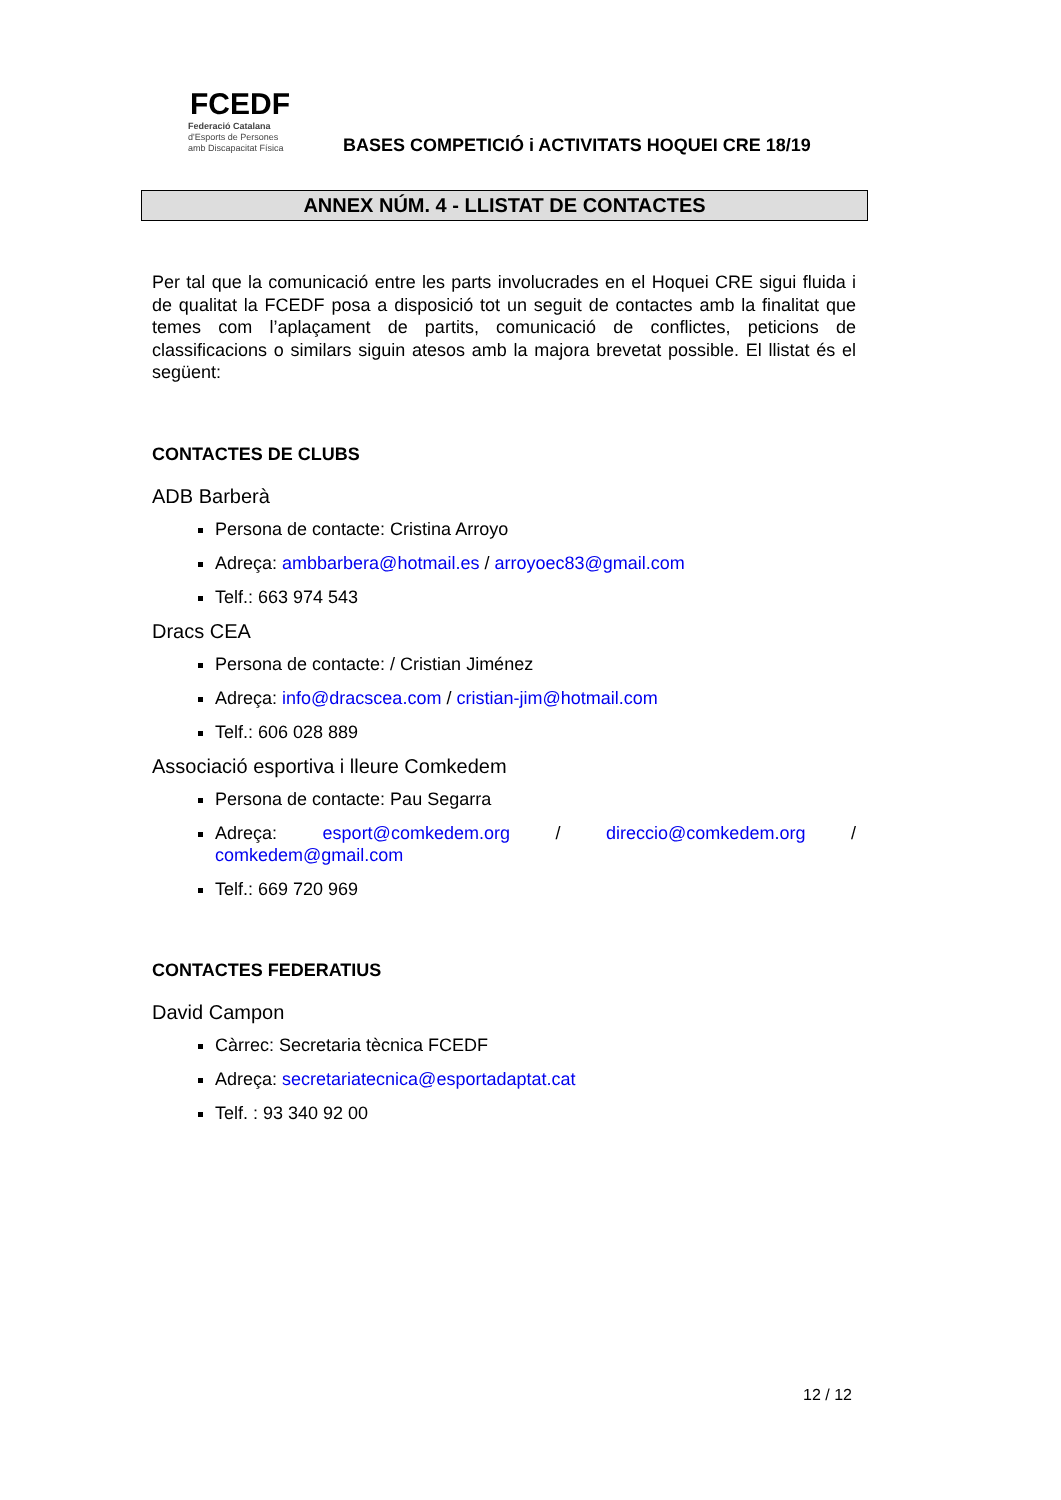FCEDF
Federació Catalana
d'Esports de Persones
amb Discapacitat Física
BASES COMPETICIÓ i ACTIVITATS HOQUEI CRE 18/19
ANNEX NÚM. 4 - LLISTAT DE CONTACTES
Per tal que la comunicació entre les parts involucrades en el Hoquei CRE sigui fluida i de qualitat la FCEDF posa a disposició tot un seguit de contactes amb la finalitat que temes com l’aplaçament de partits, comunicació de conflictes, peticions de classificacions o similars siguin atesos amb la majora brevetat possible. El llistat és el següent:
CONTACTES DE CLUBS
ADB Barberà
Persona de contacte: Cristina Arroyo
Adreça: ambbarbera@hotmail.es / arroyoec83@gmail.com
Telf.: 663 974 543
Dracs CEA
Persona de contacte: / Cristian Jiménez
Adreça: info@dracscea.com / cristian-jim@hotmail.com
Telf.: 606 028 889
Associació esportiva i lleure Comkedem
Persona de contacte: Pau Segarra
Adreça: esport@comkedem.org / direccio@comkedem.org / comkedem@gmail.com
Telf.: 669 720 969
CONTACTES FEDERATIUS
David Campon
Càrrec: Secretaria tècnica FCEDF
Adreça: secretariatecnica@esportadaptat.cat
Telf. : 93 340 92 00
12 / 12